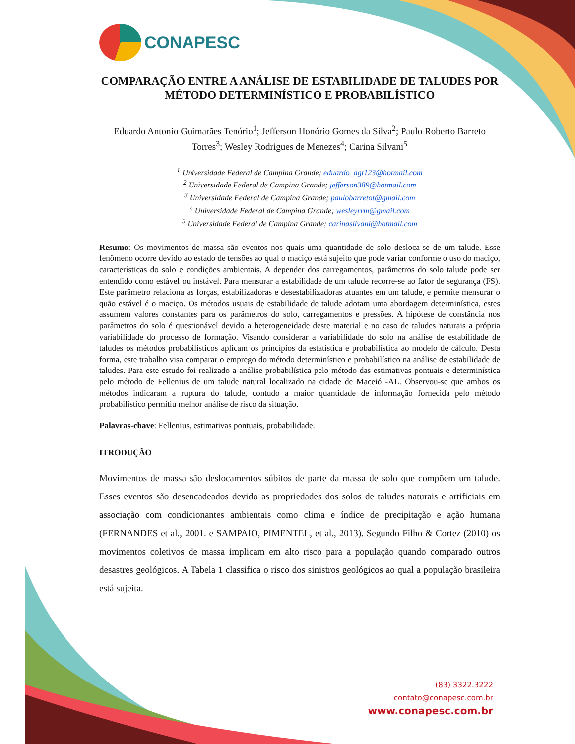CONAPESC
COMPARAÇÃO ENTRE A ANÁLISE DE ESTABILIDADE DE TALUDES POR MÉTODO DETERMINÍSTICO E PROBABILÍSTICO
Eduardo Antonio Guimarães Tenório<sup>1</sup>; Jefferson Honório Gomes da Silva<sup>2</sup>; Paulo Roberto Barreto Torres<sup>3</sup>; Wesley Rodrigues de Menezes<sup>4</sup>; Carina Silvani<sup>5</sup>
<sup>1</sup> Universidade Federal de Campina Grande; eduardo_agt123@hotmail.com
<sup>2</sup> Universidade Federal de Campina Grande; jefferson389@hotmail.com
<sup>3</sup> Universidade Federal de Campina Grande; paulobarretot@gmail.com
<sup>4</sup> Universidade Federal de Campina Grande; wesleyrrm@gmail.com
<sup>5</sup> Universidade Federal de Campina Grande; carinasilvani@hotmail.com
Resumo: Os movimentos de massa são eventos nos quais uma quantidade de solo desloca-se de um talude. Esse fenômeno ocorre devido ao estado de tensões ao qual o maciço está sujeito que pode variar conforme o uso do maciço, características do solo e condições ambientais. A depender dos carregamentos, parâmetros do solo talude pode ser entendido como estável ou instável. Para mensurar a estabilidade de um talude recorre-se ao fator de segurança (FS). Este parâmetro relaciona as forças, estabilizadoras e desestabilizadoras atuantes em um talude, e permite mensurar o quão estável é o maciço. Os métodos usuais de estabilidade de talude adotam uma abordagem determinística, estes assumem valores constantes para os parâmetros do solo, carregamentos e pressões. A hipótese de constância nos parâmetros do solo é questionável devido a heterogeneidade deste material e no caso de taludes naturais a própria variabilidade do processo de formação. Visando considerar a variabilidade do solo na análise de estabilidade de taludes os métodos probabilísticos aplicam os princípios da estatística e probabilística ao modelo de cálculo. Desta forma, este trabalho visa comparar o emprego do método determinístico e probabilístico na análise de estabilidade de taludes. Para este estudo foi realizado a análise probabilística pelo método das estimativas pontuais e determinística pelo método de Fellenius de um talude natural localizado na cidade de Maceió -AL. Observou-se que ambos os métodos indicaram a ruptura do talude, contudo a maior quantidade de informação fornecida pelo método probabilístico permitiu melhor análise de risco da situação.
Palavras-chave: Fellenius, estimativas pontuais, probabilidade.
ITRODUÇÃO
Movimentos de massa são deslocamentos súbitos de parte da massa de solo que compõem um talude. Esses eventos são desencadeados devido as propriedades dos solos de taludes naturais e artificiais em associação com condicionantes ambientais como clima e índice de precipitação e ação humana (FERNANDES et al., 2001. e SAMPAIO, PIMENTEL, et al., 2013). Segundo Filho & Cortez (2010) os movimentos coletivos de massa implicam em alto risco para a população quando comparado outros desastres geológicos. A Tabela 1 classifica o risco dos sinistros geológicos ao qual a população brasileira está sujeita.
(83) 3322.3222
contato@conapesc.com.br
www.conapesc.com.br